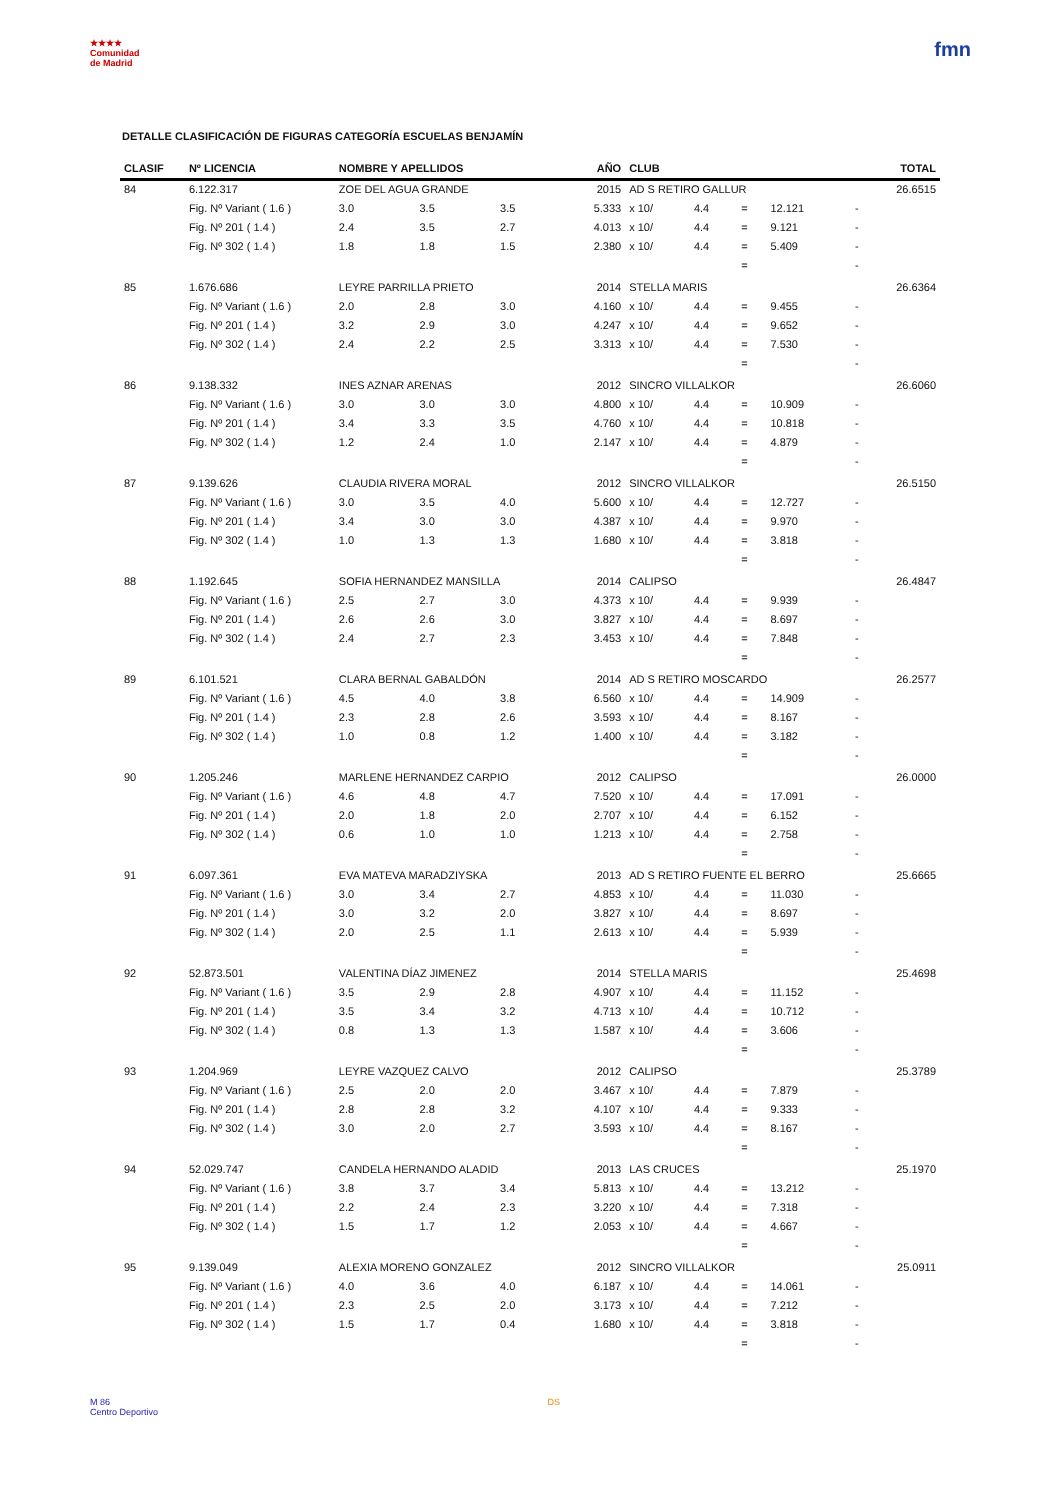★★★★
Comunidad
de Madrid
fmn
DETALLE CLASIFICACIÓN DE FIGURAS CATEGORÍA ESCUELAS BENJAMÍN
| CLASIF | Nº LICENCIA | NOMBRE Y APELLIDOS | | | AÑO | CLUB | | | | | TOTAL |
| --- | --- | --- | --- | --- | --- | --- | --- | --- | --- | --- | --- |
| 84 | 6.122.317 | ZOE DEL AGUA GRANDE | | | 2015 | AD S RETIRO GALLUR | | | | | 26.6515 |
| | Fig. Nº Variant ( 1.6 ) | 3.0 | 3.5 | 3.5 | 5.333 | x 10/ | 4.4 | = | 12.121 | - | |
| | Fig. Nº 201 ( 1.4 ) | 2.4 | 3.5 | 2.7 | 4.013 | x 10/ | 4.4 | = | 9.121 | - | |
| | Fig. Nº 302 ( 1.4 ) | 1.8 | 1.8 | 1.5 | 2.380 | x 10/ | 4.4 | = | 5.409 | - | |
| | | | | | | | | = | | - | |
| 85 | 1.676.686 | LEYRE PARRILLA PRIETO | | | 2014 | STELLA MARIS | | | | | 26.6364 |
| | Fig. Nº Variant ( 1.6 ) | 2.0 | 2.8 | 3.0 | 4.160 | x 10/ | 4.4 | = | 9.455 | - | |
| | Fig. Nº 201 ( 1.4 ) | 3.2 | 2.9 | 3.0 | 4.247 | x 10/ | 4.4 | = | 9.652 | - | |
| | Fig. Nº 302 ( 1.4 ) | 2.4 | 2.2 | 2.5 | 3.313 | x 10/ | 4.4 | = | 7.530 | - | |
| | | | | | | | | = | | - | |
| 86 | 9.138.332 | INES AZNAR ARENAS | | | 2012 | SINCRO VILLALKOR | | | | | 26.6060 |
| | Fig. Nº Variant ( 1.6 ) | 3.0 | 3.0 | 3.0 | 4.800 | x 10/ | 4.4 | = | 10.909 | - | |
| | Fig. Nº 201 ( 1.4 ) | 3.4 | 3.3 | 3.5 | 4.760 | x 10/ | 4.4 | = | 10.818 | - | |
| | Fig. Nº 302 ( 1.4 ) | 1.2 | 2.4 | 1.0 | 2.147 | x 10/ | 4.4 | = | 4.879 | - | |
| | | | | | | | | = | | - | |
| 87 | 9.139.626 | CLAUDIA RIVERA MORAL | | | 2012 | SINCRO VILLALKOR | | | | | 26.5150 |
| | Fig. Nº Variant ( 1.6 ) | 3.0 | 3.5 | 4.0 | 5.600 | x 10/ | 4.4 | = | 12.727 | - | |
| | Fig. Nº 201 ( 1.4 ) | 3.4 | 3.0 | 3.0 | 4.387 | x 10/ | 4.4 | = | 9.970 | - | |
| | Fig. Nº 302 ( 1.4 ) | 1.0 | 1.3 | 1.3 | 1.680 | x 10/ | 4.4 | = | 3.818 | - | |
| | | | | | | | | = | | - | |
| 88 | 1.192.645 | SOFIA HERNANDEZ MANSILLA | | | 2014 | CALIPSO | | | | | 26.4847 |
| | Fig. Nº Variant ( 1.6 ) | 2.5 | 2.7 | 3.0 | 4.373 | x 10/ | 4.4 | = | 9.939 | - | |
| | Fig. Nº 201 ( 1.4 ) | 2.6 | 2.6 | 3.0 | 3.827 | x 10/ | 4.4 | = | 8.697 | - | |
| | Fig. Nº 302 ( 1.4 ) | 2.4 | 2.7 | 2.3 | 3.453 | x 10/ | 4.4 | = | 7.848 | - | |
| | | | | | | | | = | | - | |
| 89 | 6.101.521 | CLARA BERNAL GABALDÓN | | | 2014 | AD S RETIRO MOSCARDO | | | | | 26.2577 |
| | Fig. Nº Variant ( 1.6 ) | 4.5 | 4.0 | 3.8 | 6.560 | x 10/ | 4.4 | = | 14.909 | - | |
| | Fig. Nº 201 ( 1.4 ) | 2.3 | 2.8 | 2.6 | 3.593 | x 10/ | 4.4 | = | 8.167 | - | |
| | Fig. Nº 302 ( 1.4 ) | 1.0 | 0.8 | 1.2 | 1.400 | x 10/ | 4.4 | = | 3.182 | - | |
| | | | | | | | | = | | - | |
| 90 | 1.205.246 | MARLENE HERNANDEZ CARPIO | | | 2012 | CALIPSO | | | | | 26.0000 |
| | Fig. Nº Variant ( 1.6 ) | 4.6 | 4.8 | 4.7 | 7.520 | x 10/ | 4.4 | = | 17.091 | - | |
| | Fig. Nº 201 ( 1.4 ) | 2.0 | 1.8 | 2.0 | 2.707 | x 10/ | 4.4 | = | 6.152 | - | |
| | Fig. Nº 302 ( 1.4 ) | 0.6 | 1.0 | 1.0 | 1.213 | x 10/ | 4.4 | = | 2.758 | - | |
| | | | | | | | | = | | - | |
| 91 | 6.097.361 | EVA MATEVA MARADZIYSKA | | | 2013 | AD S RETIRO FUENTE EL BERRO | | | | | 25.6665 |
| | Fig. Nº Variant ( 1.6 ) | 3.0 | 3.4 | 2.7 | 4.853 | x 10/ | 4.4 | = | 11.030 | - | |
| | Fig. Nº 201 ( 1.4 ) | 3.0 | 3.2 | 2.0 | 3.827 | x 10/ | 4.4 | = | 8.697 | - | |
| | Fig. Nº 302 ( 1.4 ) | 2.0 | 2.5 | 1.1 | 2.613 | x 10/ | 4.4 | = | 5.939 | - | |
| | | | | | | | | = | | - | |
| 92 | 52.873.501 | VALENTINA DÍAZ JIMENEZ | | | 2014 | STELLA MARIS | | | | | 25.4698 |
| | Fig. Nº Variant ( 1.6 ) | 3.5 | 2.9 | 2.8 | 4.907 | x 10/ | 4.4 | = | 11.152 | - | |
| | Fig. Nº 201 ( 1.4 ) | 3.5 | 3.4 | 3.2 | 4.713 | x 10/ | 4.4 | = | 10.712 | - | |
| | Fig. Nº 302 ( 1.4 ) | 0.8 | 1.3 | 1.3 | 1.587 | x 10/ | 4.4 | = | 3.606 | - | |
| | | | | | | | | = | | - | |
| 93 | 1.204.969 | LEYRE VAZQUEZ CALVO | | | 2012 | CALIPSO | | | | | 25.3789 |
| | Fig. Nº Variant ( 1.6 ) | 2.5 | 2.0 | 2.0 | 3.467 | x 10/ | 4.4 | = | 7.879 | - | |
| | Fig. Nº 201 ( 1.4 ) | 2.8 | 2.8 | 3.2 | 4.107 | x 10/ | 4.4 | = | 9.333 | - | |
| | Fig. Nº 302 ( 1.4 ) | 3.0 | 2.0 | 2.7 | 3.593 | x 10/ | 4.4 | = | 8.167 | - | |
| | | | | | | | | = | | - | |
| 94 | 52.029.747 | CANDELA HERNANDO ALADID | | | 2013 | LAS CRUCES | | | | | 25.1970 |
| | Fig. Nº Variant ( 1.6 ) | 3.8 | 3.7 | 3.4 | 5.813 | x 10/ | 4.4 | = | 13.212 | - | |
| | Fig. Nº 201 ( 1.4 ) | 2.2 | 2.4 | 2.3 | 3.220 | x 10/ | 4.4 | = | 7.318 | - | |
| | Fig. Nº 302 ( 1.4 ) | 1.5 | 1.7 | 1.2 | 2.053 | x 10/ | 4.4 | = | 4.667 | - | |
| | | | | | | | | = | | - | |
| 95 | 9.139.049 | ALEXIA MORENO GONZALEZ | | | 2012 | SINCRO VILLALKOR | | | | | 25.0911 |
| | Fig. Nº Variant ( 1.6 ) | 4.0 | 3.6 | 4.0 | 6.187 | x 10/ | 4.4 | = | 14.061 | - | |
| | Fig. Nº 201 ( 1.4 ) | 2.3 | 2.5 | 2.0 | 3.173 | x 10/ | 4.4 | = | 7.212 | - | |
| | Fig. Nº 302 ( 1.4 ) | 1.5 | 1.7 | 0.4 | 1.680 | x 10/ | 4.4 | = | 3.818 | - | |
| | | | | | | | | = | | - | |
M 86
Centro Deportivo
DS